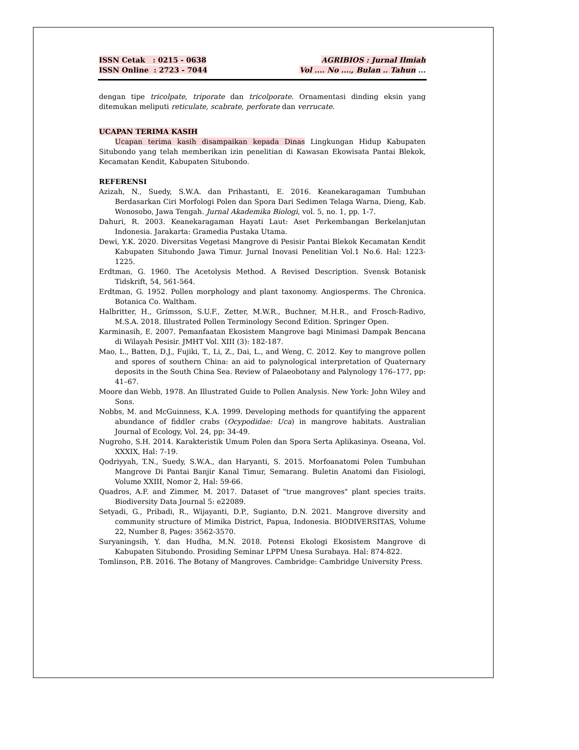ISSN Cetak : 0215 - 0638
ISSN Online : 2723 - 7044
AGRIBIOS : Jurnal Ilmiah
Vol .... No ...., Bulan .. Tahun ...
dengan tipe tricolpate, triporate dan tricolporate. Ornamentasi dinding eksin yang ditemukan meliputi reticulate, scabrate, perforate dan verrucate.
UCAPAN TERIMA KASIH
Ucapan terima kasih disampaikan kepada Dinas Lingkungan Hidup Kabupaten Situbondo yang telah memberikan izin penelitian di Kawasan Ekowisata Pantai Blekok, Kecamatan Kendit, Kabupaten Situbondo.
REFERENSI
Azizah, N., Suedy, S.W.A. dan Prihastanti, E. 2016. Keanekaragaman Tumbuhan Berdasarkan Ciri Morfologi Polen dan Spora Dari Sedimen Telaga Warna, Dieng, Kab. Wonosobo, Jawa Tengah. Jurnal Akademika Biologi, vol. 5, no. 1, pp. 1-7.
Dahuri, R. 2003. Keanekaragaman Hayati Laut: Aset Perkembangan Berkelanjutan Indonesia. Jarakarta: Gramedia Pustaka Utama.
Dewi, Y.K. 2020. Diversitas Vegetasi Mangrove di Pesisir Pantai Blekok Kecamatan Kendit Kabupaten Situbondo Jawa Timur. Jurnal Inovasi Penelitian Vol.1 No.6. Hal: 1223-1225.
Erdtman, G. 1960. The Acetolysis Method. A Revised Description. Svensk Botanisk Tidskrift, 54, 561-564.
Erdtman, G. 1952. Pollen morphology and plant taxonomy. Angiosperms. The Chronica. Botanica Co. Waltham.
Halbritter, H., Grímsson, S.U.F., Zetter, M.W.R., Buchner, M.H.R., and Frosch-Radivo, M.S.A. 2018. Illustrated Pollen Terminology Second Edition. Springer Open.
Karminasih, E. 2007. Pemanfaatan Ekosistem Mangrove bagi Minimasi Dampak Bencana di Wilayah Pesisir. JMHT Vol. XIII (3): 182-187.
Mao, L., Batten, D.J., Fujiki, T., Li, Z., Dai, L., and Weng, C. 2012. Key to mangrove pollen and spores of southern China: an aid to palynological interpretation of Quaternary deposits in the South China Sea. Review of Palaeobotany and Palynology 176–177, pp: 41–67.
Moore dan Webb, 1978. An Illustrated Guide to Pollen Analysis. New York: John Wiley and Sons.
Nobbs, M. and McGuinness, K.A. 1999. Developing methods for quantifying the apparent abundance of fiddler crabs (Ocypodidae: Uca) in mangrove habitats. Australian Journal of Ecology, Vol. 24, pp: 34-49.
Nugroho, S.H. 2014. Karakteristik Umum Polen dan Spora Serta Aplikasinya. Oseana, Vol. XXXIX, Hal: 7-19.
Qodriyyah, T.N., Suedy, S.W.A., dan Haryanti, S. 2015. Morfoanatomi Polen Tumbuhan Mangrove Di Pantai Banjir Kanal Timur, Semarang. Buletin Anatomi dan Fisiologi, Volume XXIII, Nomor 2, Hal: 59-66.
Quadros, A.F. and Zimmer, M. 2017. Dataset of "true mangroves" plant species traits. Biodiversity Data Journal 5: e22089.
Setyadi, G., Pribadi, R., Wijayanti, D.P., Sugianto, D.N. 2021. Mangrove diversity and community structure of Mimika District, Papua, Indonesia. BIODIVERSITAS, Volume 22, Number 8, Pages: 3562-3570.
Suryaningsih, Y. dan Hudha, M.N. 2018. Potensi Ekologi Ekosistem Mangrove di Kabupaten Situbondo. Prosiding Seminar LPPM Unesa Surabaya. Hal: 874-822.
Tomlinson, P.B. 2016. The Botany of Mangroves. Cambridge: Cambridge University Press.